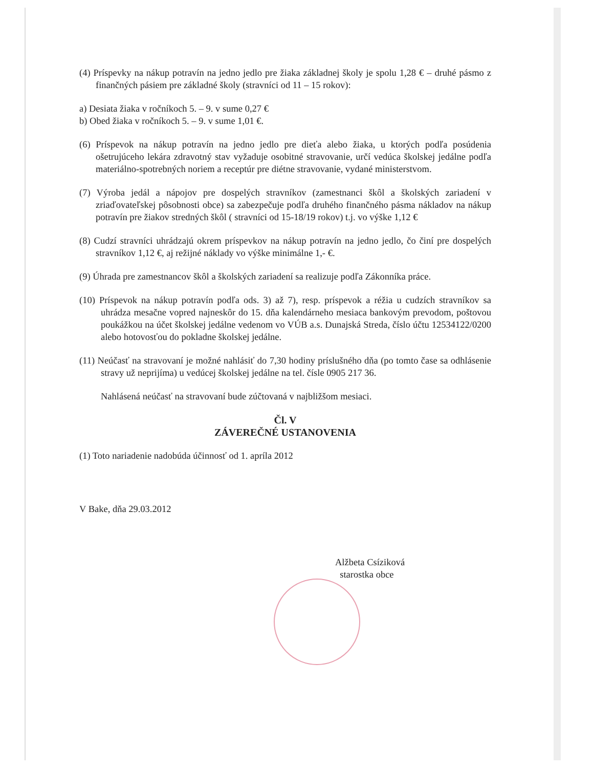(4) Príspevky na nákup potravín na jedno jedlo pre žiaka základnej školy je spolu 1,28 € – druhé pásmo z finančných pásiem pre základné školy (stravníci od 11 – 15 rokov):
a) Desiata žiaka v ročníkoch 5. – 9. v sume 0,27 €
b) Obed žiaka v ročníkoch 5. – 9. v sume 1,01 €.
(6) Príspevok na nákup potravín na jedno jedlo pre dieťa alebo žiaka, u ktorých podľa posúdenia ošetrujúceho lekára zdravotný stav vyžaduje osobitné stravovanie, určí vedúca školskej jedálne podľa materiálno-spotrebných noriem a receptúr pre diétne stravovanie, vydané ministerstvom.
(7) Výroba jedál a nápojov pre dospelých stravníkov (zamestnanci škôl a školských zariadení v zriaďovateľskej pôsobnosti obce) sa zabezpečuje podľa druhého finančného pásma nákladov na nákup potravín pre žiakov stredných škôl ( stravníci od 15-18/19 rokov) t.j. vo výške 1,12 €
(8) Cudzí stravníci uhrádzajú okrem príspevkov na nákup potravín na jedno jedlo, čo činí pre dospelých stravníkov 1,12 €, aj režijné náklady vo výške minimálne 1,- €.
(9) Úhrada pre zamestnancov škôl a školských zariadení sa realizuje podľa Zákonníka práce.
(10) Príspevok na nákup potravín podľa ods. 3) až 7), resp. príspevok a réžia u cudzích stravníkov sa uhrádza mesačne vopred najneskôr do 15. dňa kalendárneho mesiaca bankovým prevodom, poštovou poukážkou na účet školskej jedálne vedenom vo VÚB a.s. Dunajská Streda, číslo účtu 12534122/0200 alebo hotovosťou do pokladne školskej jedálne.
(11) Neúčasť na stravovaní je možné nahlásiť do 7,30 hodiny príslušného dňa (po tomto čase sa odhlásenie stravy už neprijíma) u vedúcej školskej jedálne na tel. čísle 0905 217 36.
Nahlásená neúčasť na stravovaní bude zúčtovaná v najbližšom mesiaci.
Čl. V
ZÁVEREČNÉ USTANOVENIA
(1) Toto nariadenie nadobúda účinnosť od 1. apríla 2012
V Bake, dňa 29.03.2012
Alžbeta Csíziková
starostka obce